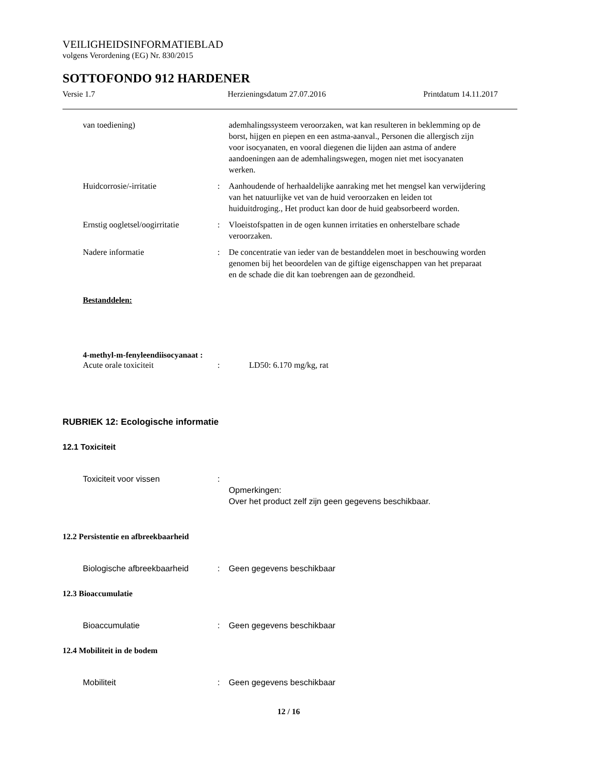VEILIGHEIDSINFORMATIEBLAD
volgens Verordening (EG) Nr. 830/2015
SOTTOFONDO 912 HARDENER
Versie 1.7 Herzieningsdatum 27.07.2016 Printdatum 14.11.2017
van toediening) ademhalingssysteem veroorzaken, wat kan resulteren in beklemming op de borst, hijgen en piepen en een astma-aanval., Personen die allergisch zijn voor isocyanaten, en vooral diegenen die lijden aan astma of andere aandoeningen aan de ademhalingswegen, mogen niet met isocyanaten werken.
Huidcorrosie/-irritatie : Aanhoudende of herhaaldelijke aanraking met het mengsel kan verwijdering van het natuurlijke vet van de huid veroorzaken en leiden tot huiduitdroging., Het product kan door de huid geabsorbeerd worden.
Ernstig oogletsel/oogirritatie
: Vloeistofspatten in de ogen kunnen irritaties en onherstelbare schade veroorzaken.
Nadere informatie : De concentratie van ieder van de bestanddelen moet in beschouwing worden genomen bij het beoordelen van de giftige eigenschappen van het preparaat en de schade die dit kan toebrengen aan de gezondheid.
Bestanddelen:
4-methyl-m-fenyleendiisocyanaat :
Acute orale toxiciteit : LD50: 6.170 mg/kg, rat
RUBRIEK 12: Ecologische informatie
12.1 Toxiciteit
Toxiciteit voor vissen :
Opmerkingen:
Over het product zelf zijn geen gegevens beschikbaar.
12.2 Persistentie en afbreekbaarheid
Biologische afbreekbaarheid
: Geen gegevens beschikbaar
12.3 Bioaccumulatie
Bioaccumulatie : Geen gegevens beschikbaar
12.4 Mobiliteit in de bodem
Mobiliteit : Geen gegevens beschikbaar
12 / 16